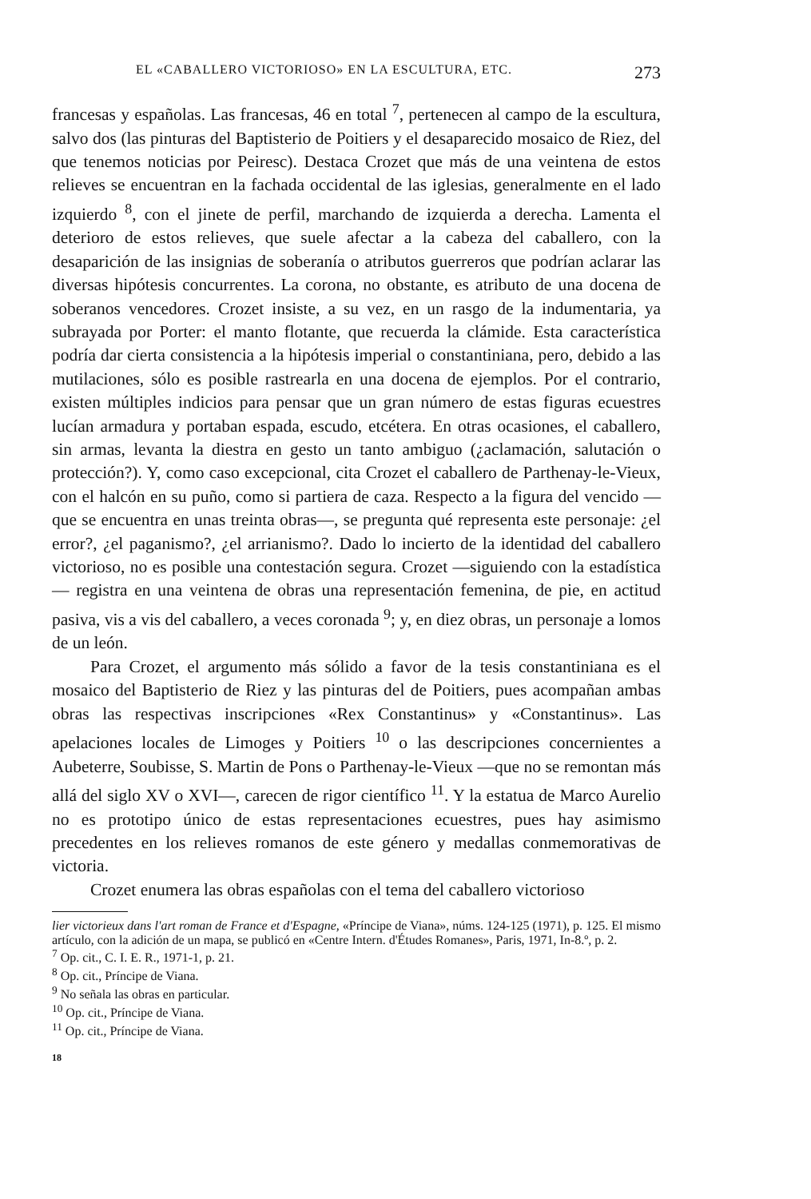EL «CABALLERO VICTORIOSO» EN LA ESCULTURA, ETC. 273
francesas y españolas. Las francesas, 46 en total <sup>7</sup>, pertenecen al campo de la escultura, salvo dos (las pinturas del Baptisterio de Poitiers y el desaparecido mosaico de Riez, del que tenemos noticias por Peiresc). Destaca Crozet que más de una veintena de estos relieves se encuentran en la fachada occidental de las iglesias, generalmente en el lado izquierdo <sup>8</sup>, con el jinete de perfil, marchando de izquierda a derecha. Lamenta el deterioro de estos relieves, que suele afectar a la cabeza del caballero, con la desaparición de las insignias de soberanía o atributos guerreros que podrían aclarar las diversas hipótesis concurrentes. La corona, no obstante, es atributo de una docena de soberanos vencedores. Crozet insiste, a su vez, en un rasgo de la indumentaria, ya subrayada por Porter: el manto flotante, que recuerda la clámide. Esta característica podría dar cierta consistencia a la hipótesis imperial o constantiniana, pero, debido a las mutilaciones, sólo es posible rastrearla en una docena de ejemplos. Por el contrario, existen múltiples indicios para pensar que un gran número de estas figuras ecuestres lucían armadura y portaban espada, escudo, etcétera. En otras ocasiones, el caballero, sin armas, levanta la diestra en gesto un tanto ambiguo (¿aclamación, salutación o protección?). Y, como caso excepcional, cita Crozet el caballero de Parthenay-le-Vieux, con el halcón en su puño, como si partiera de caza. Respecto a la figura del vencido —que se encuentra en unas treinta obras—, se pregunta qué representa este personaje: ¿el error?, ¿el paganismo?, ¿el arrianismo?. Dado lo incierto de la identidad del caballero victorioso, no es posible una contestación segura. Crozet —siguiendo con la estadística— registra en una veintena de obras una representación femenina, de pie, en actitud pasiva, vis a vis del caballero, a veces coronada <sup>9</sup>; y, en diez obras, un personaje a lomos de un león.
Para Crozet, el argumento más sólido a favor de la tesis constantiniana es el mosaico del Baptisterio de Riez y las pinturas del de Poitiers, pues acompañan ambas obras las respectivas inscripciones «Rex Constantinus» y «Constantinus». Las apelaciones locales de Limoges y Poitiers <sup>10</sup> o las descripciones concernientes a Aubeterre, Soubisse, S. Martin de Pons o Parthenay-le-Vieux —que no se remontan más allá del siglo XV o XVI—, carecen de rigor científico <sup>11</sup>. Y la estatua de Marco Aurelio no es prototipo único de estas representaciones ecuestres, pues hay asimismo precedentes en los relieves romanos de este género y medallas conmemorativas de victoria.
Crozet enumera las obras españolas con el tema del caballero victorioso
lier victorieux dans l'art roman de France et d'Espagne, «Príncipe de Viana», núms. 124-125 (1971), p. 125. El mismo artículo, con la adición de un mapa, se publicó en «Centre Intern. d'Études Romanes», Paris, 1971, In-8.º, p. 2.
<sup>7</sup> Op. cit., C. I. E. R., 1971-1, p. 21.
<sup>8</sup> Op. cit., Príncipe de Viana.
<sup>9</sup> No señala las obras en particular.
<sup>10</sup> Op. cit., Príncipe de Viana.
<sup>11</sup> Op. cit., Príncipe de Viana.
18